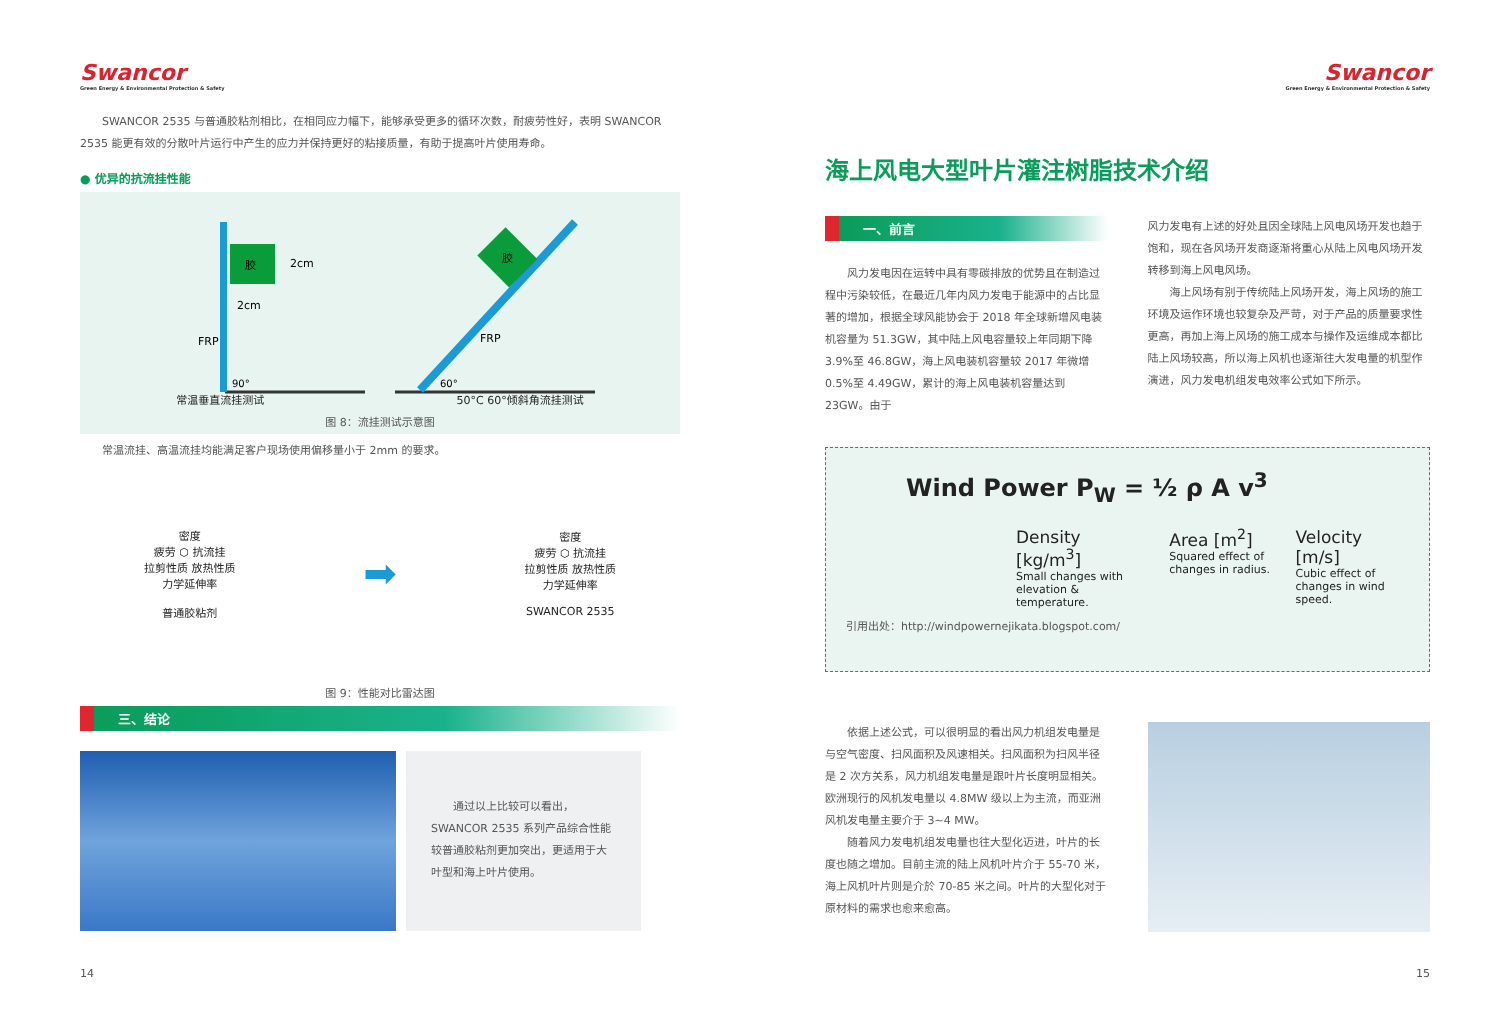Swancor
Green Energy & Environmental Protection & Safety
SWANCOR 2535 与普通胶粘剂相比，在相同应力幅下，能够承受更多的循环次数，耐疲劳性好，表明 SWANCOR 2535 能更有效的分散叶片运行中产生的应力并保持更好的粘接质量，有助于提高叶片使用寿命。
● 优异的抗流挂性能
胶
2cm
2cm
FRP
90°
胶
FRP
60°
常温垂直流挂测试 50°C 60°倾斜角流挂测试
图 8：流挂测试示意图
常温流挂、高温流挂均能满足客户现场使用偏移量小于 2mm 的要求。
密度
疲劳 ⬡ 抗流挂
拉剪性质 放热性质
力学延伸率
普通胶粘剂
➡
密度
疲劳 ⬡ 抗流挂
拉剪性质 放热性质
力学延伸率
SWANCOR 2535
图 9：性能对比雷达图
三、结论
通过以上比较可以看出，SWANCOR 2535 系列产品综合性能较普通胶粘剂更加突出，更适用于大叶型和海上叶片使用。
14
Swancor
Green Energy & Environmental Protection & Safety
海上风电大型叶片灌注树脂技术介绍
一、前言
风力发电因在运转中具有零碳排放的优势且在制造过程中污染较低，在最近几年内风力发电于能源中的占比显著的增加，根据全球风能协会于 2018 年全球新增风电装机容量为 51.3GW，其中陆上风电容量较上年同期下降 3.9%至 46.8GW，海上风电装机容量较 2017 年微增 0.5%至 4.49GW，累计的海上风电装机容量达到 23GW。由于
风力发电有上述的好处且因全球陆上风电风场开发也趋于饱和，现在各风场开发商逐渐将重心从陆上风电风场开发转移到海上风电风场。
海上风场有别于传统陆上风场开发，海上风场的施工环境及运作环境也较复杂及严苛，对于产品的质量要求性更高，再加上海上风场的施工成本与操作及运维成本都比陆上风场较高，所以海上风机也逐渐往大发电量的机型作演进，风力发电机组发电效率公式如下所示。
Wind Power P<sub>W</sub> = ½ ρ A v<sup>3</sup>
Density [kg/m<sup>3</sup>]
Small changes with elevation & temperature.
Area [m<sup>2</sup>]
Squared effect of changes in radius.
Velocity [m/s]
Cubic effect of changes in wind speed.
引用出处：http://windpowernejikata.blogspot.com/
依据上述公式，可以很明显的看出风力机组发电量是与空气密度、扫风面积及风速相关。扫风面积为扫风半径是 2 次方关系，风力机组发电量是跟叶片长度明显相关。欧洲现行的风机发电量以 4.8MW 级以上为主流，而亚洲风机发电量主要介于 3~4 MW。
随着风力发电机组发电量也往大型化迈进，叶片的长度也随之增加。目前主流的陆上风机叶片介于 55-70 米，海上风机叶片则是介於 70-85 米之间。叶片的大型化对于原材料的需求也愈来愈高。
15